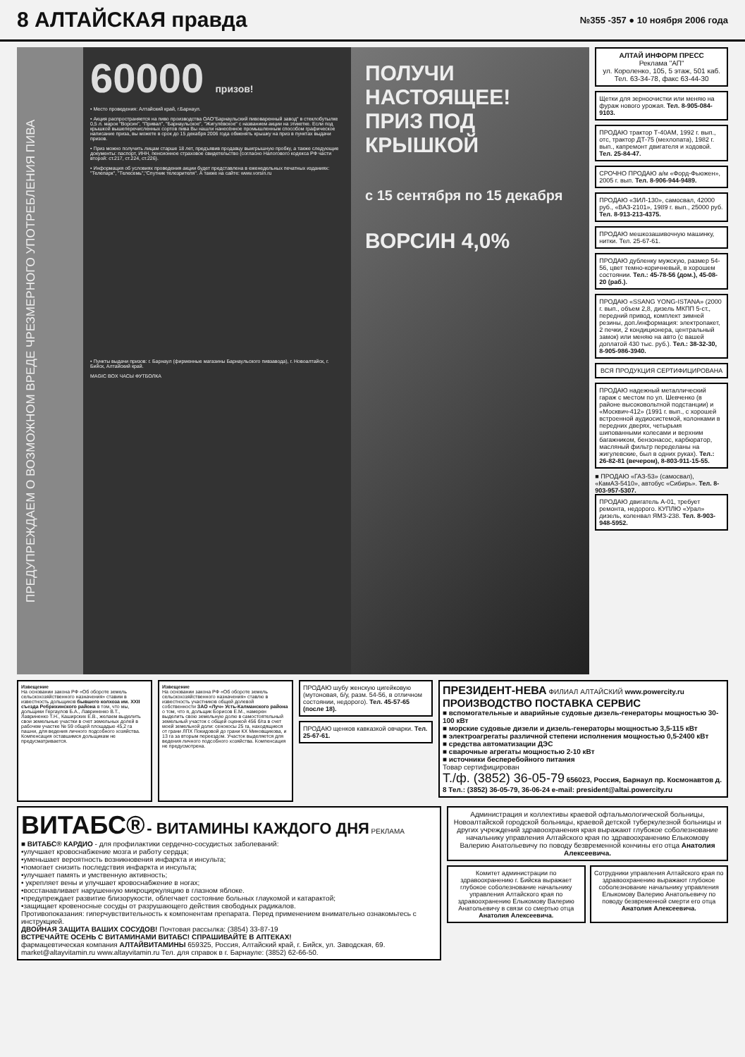8 АЛТАЙСКАЯ правда №355 -357 ● 10 ноября 2006 года
ПРЕДУПРЕЖДАЕМ О ВОЗМОЖНОМ ВРЕДЕ ЧРЕЗМЕРНОГО УПОТРЕБЛЕНИЯ ПИВА
60000 призов!
• Место проведения: Алтайский край, г.Барнаул.
• Акция распространяется на пиво производства ОАО"Барнаульский пивоваренный завод" в стеклобутылке 0,5 л. марок "Ворсин", "Привал", "Барнаульское", "Жигулёвское" с названием акции на этикетке. Если под крышкой вышеперечисленных сортов пива Вы нашли нанесённое промышленным способом графическое написание приза, вы можете в срок до 15 декабря 2006 года обменять крышку на приз в пунктах выдачи призов.
• Приз можно получить лицам старше 18 лет, предъявив продавцу выигрышную пробку, а также следующие документы: паспорт, ИНН, пенсионное страховое свидетельство (согласно Налогового кодекса РФ части второй: ст.217, ст.224, ст.226).
• Информация об условиях проведения акции будет представлена в еженедельных печатных изданиях: "Телепарк", "Телесемь","Спутник телезрителя". А также на сайте: www.vorsin.ru
• Пункты выдачи призов: г. Барнаул (фирменные магазины Барнаульского пивзавода), г. Новоалтайск, г. Бийск, Алтайский край.
MAGIC BOX ЧАСЫ ФУТБОЛКА
ПОЛУЧИ НАСТОЯЩЕЕ!
ПРИЗ ПОД КРЫШКОЙ
с 15 сентября по 15 декабря
ВОРСИН 4,0%
АЛТАЙ ИНФОРМ ПРЕСС
Реклама "АП"
ул. Короленко, 105, 5 этаж, 501 каб.
Тел. 63-34-78, факс 63-44-30
Щетки для зерноочистки или меняю на фураж нового урожая. Тел. 8-905-084-9103.
ПРОДАЮ трактор Т-40АМ, 1992 г. вып., отс, трактор ДТ-75 (мехлопата), 1982 г. вып., капремонт двигателя и ходовой. Тел. 25-84-47.
СРОЧНО ПРОДАЮ а/м «Форд-Фьюжен», 2005 г. вып. Тел. 8-906-944-9489.
ПРОДАЮ «ЗИЛ-130», самосвал, 42000 руб., «ВАЗ-2101», 1989 г. вып., 25000 руб. Тел. 8-913-213-4375.
ПРОДАЮ мешкозашивочную машинку, нитки. Тел. 25-67-61.
ПРОДАЮ дубленку мужскую, размер 54-56, цвет темно-коричневый, в хорошем состоянии. Тел.: 45-78-56 (дом.), 45-08-20 (раб.).
ПРОДАЮ «SSANG YONG-ISTANA» (2000 г. вып., объем 2,8, дизель МКПП 5-ст., передний привод, комплект зимней резины, доп./информация: электропакет, 2 печки, 2 кондиционера, центральный замок) или меняю на авто (с вашей доплатой 430 тыс. руб.). Тел.: 38-32-30, 8-905-986-3940.
ВСЯ ПРОДУКЦИЯ СЕРТИФИЦИРОВАНА
ПРОДАЮ надежный металлический гараж с местом по ул. Шевченко (в районе высоковольтной подстанции) и «Москвич-412» (1991 г. вып., с хорошей встроенной аудиосистемой, колонками в передних дверях, четырьмя шипованными колесами и верхним багажником, бензонасос, карбюратор, масляный фильтр переделаны на жигулевские, был в одних руках). Тел.: 26-82-81 (вечером), 8-803-911-15-55.
■ ПРОДАЮ «ГАЗ-53» (самосвал), «КамАЗ-5410», автобус «Сибирь». Тел. 8-903-957-5307.
ПРОДАЮ двигатель А-01, требует ремонта, недорого. КУПЛЮ «Урал» дизель, коленвал ЯМЗ-238. Тел. 8-903-948-5952.
Извещение
На основании закона РФ «Об обороте земель сельскохозяйственного назначения» ставим в известность дольщиков бывшего колхоза им. XXII съезда Ребрихинского района в том, что мы, дольщики Гергаулов Б.А., Лавриненко В.Т., Лавриненко Т.Н., Каширских Е.В., желаем выделить свои земельные участки в счет земельных долей в рабочем участке № 59 общей площадью 45,2 га пашни, для ведения личного подсобного хозяйства. Компенсация оставшимся дольщикам не предусматривается.
Извещение
На основании закона РФ «Об обороте земель сельскохозяйственного назначения» ставлю в известность участников общей долевой собственности ЗАО «Луч» Усть-Калманского района о том, что я, дольщик Борисов Е.М., намерен выделить свою земельную долю в самостоятельный земельный участок с общей оценкой 456 б/га в счет моей земельной доли: сенокосы 25 га, находящиеся от грани ЛПХ Покидовой до грани КХ Миновщикова, и 13 га за вторым переездом. Участок выделяется для ведения личного подсобного хозяйства. Компенсация не предусмотрена.
ПРОДАЮ шубу женскую цигейковую (мутоновая, б/у, разм. 54-56, в отличном состоянии, недорого). Тел. 45-57-65 (после 18).
ПРОДАЮ щенков кавказкой овчарки. Тел. 25-67-61.
ПРЕЗИДЕНТ-НЕВА ФИЛИАЛ АЛТАЙСКИЙ www.powercity.ru
ПРОИЗВОДСТВО ПОСТАВКА СЕРВИС
■ вспомогательные и аварийные судовые дизель-генераторы мощностью 30-100 кВт
■ морские судовые дизели и дизель-генераторы мощностью 3,5-115 кВт
■ электроагрегаты различной степени исполнения мощностью 0,5-2400 кВт
■ средства автоматизации ДЭС
■ сварочные агрегаты мощностью 2-10 кВт
■ источники бесперебойного питания
Товар сертифицирован
Т./ф. (3852) 36-05-79 656023, Россия, Барнаул пр. Космонавтов д. 8 Тел.: (3852) 36-05-79, 36-06-24 e-mail: president@altai.powercity.ru
ВИТАБС® - ВИТАМИНЫ КАЖДОГО ДНЯ РЕКЛАМА
■ ВИТАБС® КАРДИО - для профилактики сердечно-сосудистых заболеваний:
•улучшает кровоснабжение мозга и работу сердца;
•уменьшает вероятность возникновения инфаркта и инсульта;
•помогает снизить последствия инфаркта и инсульта;
•улучшает память и умственную активность;
• укрепляет вены и улучшает кровоснабжение в ногах;
•восстанавливает нарушенную микроциркуляцию в глазном яблоке.
•предупреждает развитие близорукости, облегчает состояние больных глаукомой и катарактой;
•защищает кровеносные сосуды от разрушающего действия свободных радикалов.
Противопоказания: гиперчувствительность к компонентам препарата. Перед применением внимательно ознакомьтесь с инструкцией.
ДВОЙНАЯ ЗАЩИТА ВАШИХ СОСУДОВ! Почтовая рассылка: (3854) 33-87-19
ВСТРЕЧАЙТЕ ОСЕНЬ С ВИТАМИНАМИ ВИТАБС! СПРАШИВАЙТЕ В АПТЕКАХ!
фармацевтическая компания АЛТАЙВИТАМИНЫ 659325, Россия, Алтайский край, г. Бийск, ул. Заводская, 69. market@altayvitamin.ru www.altayvitamin.ru Тел. для справок в г. Барнауле: (3852) 62-66-50.
Администрация и коллективы краевой офтальмологической больницы, Новоалтайской городской больницы, краевой детской туберкулезной больницы и других учреждений здравоохранения края выражают глубокое соболезнование начальнику управления Алтайского края по здравоохранению Елыкомову Валерию Анатольевичу по поводу безвременной кончины его отца Анатолия Алексеевича.
Комитет администрации по здравоохранению г. Бийска выражает глубокое соболезнование начальнику управления Алтайского края по здравоохранению Елыкомову Валерию Анатольевичу в связи со смертью отца Анатолия Алексеевича.
Сотрудники управления Алтайского края по здравоохранению выражают глубокое соболезнование начальнику управления Елыкомову Валерию Анатольевичу по поводу безвременной смерти его отца Анатолия Алексеевича.